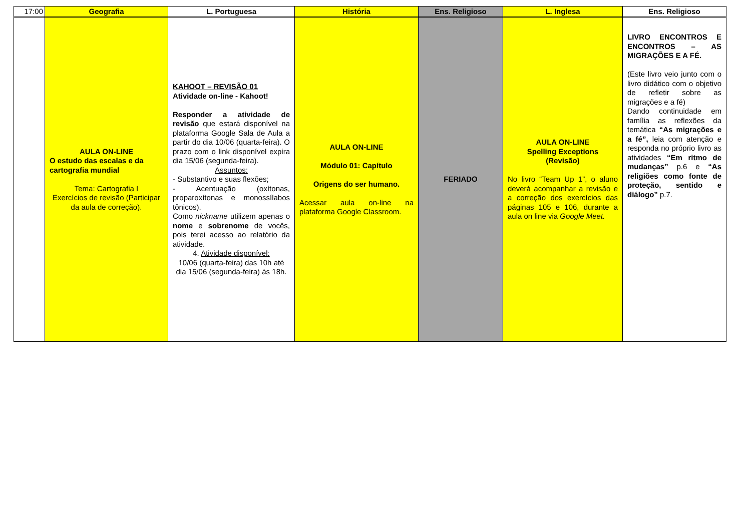| 17:00 | Geografia | L. Portuguesa | História | Ens. Religioso | L. Inglesa | Ens. Religioso |
| --- | --- | --- | --- | --- | --- | --- |
| | AULA ON-LINE O estudo das escalas e da cartografia mundial Tema: Cartografia I Exercícios de revisão (Participar da aula de correção). | KAHOOT – REVISÃO 01 Atividade on-line - Kahoot! Responder a atividade de revisão que estará disponível na plataforma Google Sala de Aula a partir do dia 10/06 (quarta-feira). O prazo com o link disponível expira dia 15/06 (segunda-feira). Assuntos: - Substantivo e suas flexões; - Acentuação (oxítonas, proparoxítonas e monossílabos tônicos). Como nickname utilizem apenas o nome e sobrenome de vocês, pois terei acesso ao relatório da atividade. 4. Atividade disponível: 10/06 (quarta-feira) das 10h até dia 15/06 (segunda-feira) às 18h. | AULA ON-LINE Módulo 01: Capítulo Origens do ser humano. Acessar aula on-line na plataforma Google Classroom. | FERIADO | AULA ON-LINE Spelling Exceptions (Revisão) No livro “Team Up 1”, o aluno deverá acompanhar a revisão e a correção dos exercícios das páginas 105 e 106, durante a aula on line via Google Meet. | LIVRO ENCONTROS E ENCONTROS – AS MIGRAÇÕES E A FÉ. (Este livro veio junto com o livro didático com o objetivo de refletir sobre as migrações e a fé) Dando continuidade em família as reflexões da temática “As migrações e a fé”, leia com atenção e responda no próprio livro as atividades “Em ritmo de mudanças” p.6 e “As religiões como fonte de proteção, sentido e diálogo” p.7. |